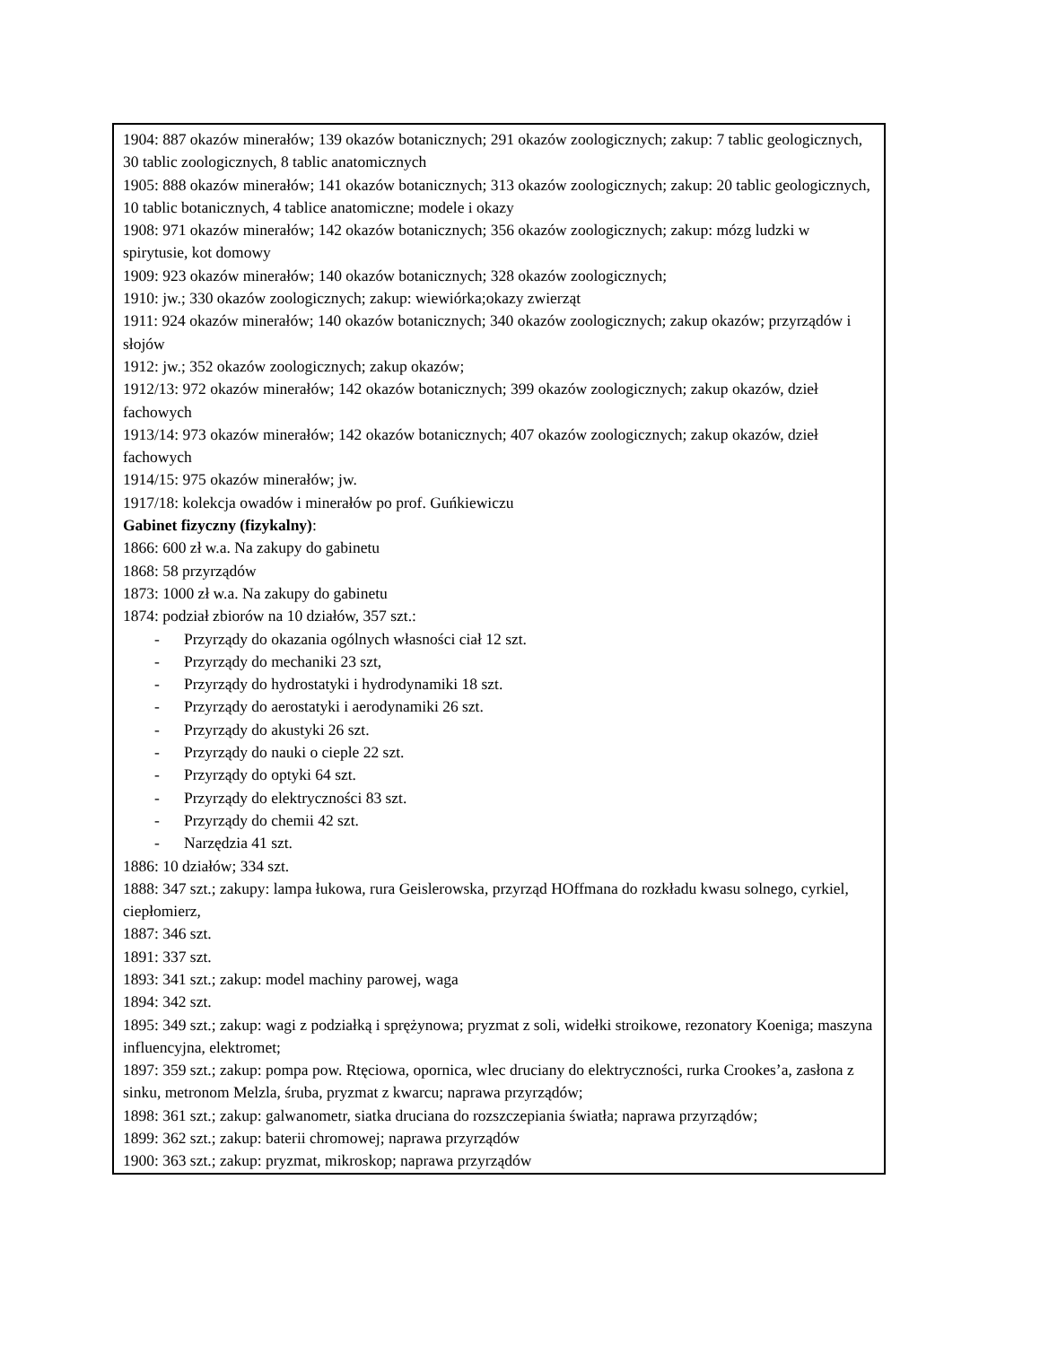1904: 887 okazów minerałów; 139 okazów botanicznych; 291 okazów zoologicznych; zakup: 7 tablic geologicznych, 30 tablic zoologicznych, 8 tablic anatomicznych
1905: 888 okazów minerałów; 141 okazów botanicznych; 313 okazów zoologicznych; zakup: 20 tablic geologicznych, 10 tablic botanicznych, 4 tablice anatomiczne; modele i okazy
1908: 971 okazów minerałów; 142 okazów botanicznych; 356 okazów zoologicznych; zakup: mózg ludzki w spirytusie, kot domowy
1909: 923 okazów minerałów; 140 okazów botanicznych; 328 okazów zoologicznych;
1910: jw.; 330 okazów zoologicznych; zakup: wiewiórka;okazy zwierząt
1911: 924 okazów minerałów; 140 okazów botanicznych; 340 okazów zoologicznych; zakup okazów; przyrządów i słojów
1912: jw.; 352 okazów zoologicznych; zakup okazów;
1912/13: 972 okazów minerałów; 142 okazów botanicznych; 399 okazów zoologicznych; zakup okazów, dzieł fachowych
1913/14: 973 okazów minerałów; 142 okazów botanicznych; 407 okazów zoologicznych; zakup okazów, dzieł fachowych
1914/15: 975 okazów minerałów; jw.
1917/18: kolekcja owadów i minerałów po prof. Guńkiewiczu
Gabinet fizyczny (fizykalny):
1866: 600 zł w.a. Na zakupy do gabinetu
1868: 58 przyrządów
1873: 1000 zł w.a. Na zakupy do gabinetu
1874: podział zbiorów na 10 działów, 357 szt.:
- Przyrządy do okazania ogólnych własności ciał 12 szt.
- Przyrządy do mechaniki 23 szt,
- Przyrządy do hydrostatyki i hydrodynamiki 18 szt.
- Przyrządy do aerostatyki i aerodynamiki 26 szt.
- Przyrządy do akustyki 26 szt.
- Przyrządy do nauki o cieple 22 szt.
- Przyrządy do optyki 64 szt.
- Przyrządy do elektryczności 83 szt.
- Przyrządy do chemii 42 szt.
- Narzędzia 41 szt.
1886: 10 działów; 334 szt.
1888: 347 szt.; zakupy: lampa łukowa, rura Geislerowska, przyrząd HOffmana do rozkładu kwasu solnego, cyrkiel, ciepłomierz,
1887: 346 szt.
1891: 337 szt.
1893: 341 szt.; zakup: model machiny parowej, waga
1894: 342 szt.
1895: 349 szt.; zakup: wagi z podziałką i sprężynowa; pryzmat z soli, widełki stroikowe, rezonatory Koeniga; maszyna influencyjna, elektromet;
1897: 359 szt.; zakup: pompa pow. Rtęciowa, opornica, wlec druciany do elektryczności, rurka Crookes’a, zasłona z sinku, metronom Melzla, śruba, pryzmat z kwarcu; naprawa przyrządów;
1898: 361 szt.; zakup: galwanometr, siatka druciana do rozszczepiania światła; naprawa przyrządów;
1899: 362 szt.; zakup: baterii chromowej; naprawa przyrządów
1900: 363 szt.; zakup: pryzmat, mikroskop; naprawa przyrządów